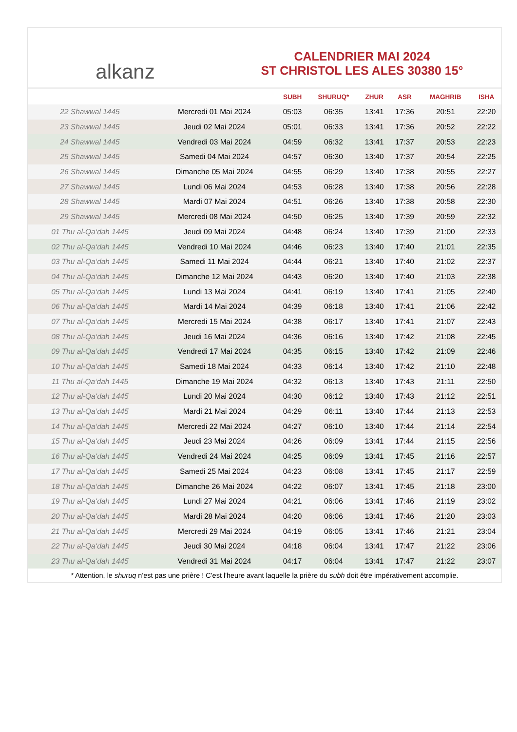alkanz
CALENDRIER MAI 2024
ST CHRISTOL LES ALES 30380 15°
| | | SUBH | SHURUQ* | ZHUR | ASR | MAGHRIB | ISHA |
| --- | --- | --- | --- | --- | --- | --- | --- |
| 22 Shawwal 1445 | Mercredi 01 Mai 2024 | 05:03 | 06:35 | 13:41 | 17:36 | 20:51 | 22:20 |
| 23 Shawwal 1445 | Jeudi 02 Mai 2024 | 05:01 | 06:33 | 13:41 | 17:36 | 20:52 | 22:22 |
| 24 Shawwal 1445 | Vendredi 03 Mai 2024 | 04:59 | 06:32 | 13:41 | 17:37 | 20:53 | 22:23 |
| 25 Shawwal 1445 | Samedi 04 Mai 2024 | 04:57 | 06:30 | 13:40 | 17:37 | 20:54 | 22:25 |
| 26 Shawwal 1445 | Dimanche 05 Mai 2024 | 04:55 | 06:29 | 13:40 | 17:38 | 20:55 | 22:27 |
| 27 Shawwal 1445 | Lundi 06 Mai 2024 | 04:53 | 06:28 | 13:40 | 17:38 | 20:56 | 22:28 |
| 28 Shawwal 1445 | Mardi 07 Mai 2024 | 04:51 | 06:26 | 13:40 | 17:38 | 20:58 | 22:30 |
| 29 Shawwal 1445 | Mercredi 08 Mai 2024 | 04:50 | 06:25 | 13:40 | 17:39 | 20:59 | 22:32 |
| 01 Thu al-Qa‘dah 1445 | Jeudi 09 Mai 2024 | 04:48 | 06:24 | 13:40 | 17:39 | 21:00 | 22:33 |
| 02 Thu al-Qa‘dah 1445 | Vendredi 10 Mai 2024 | 04:46 | 06:23 | 13:40 | 17:40 | 21:01 | 22:35 |
| 03 Thu al-Qa‘dah 1445 | Samedi 11 Mai 2024 | 04:44 | 06:21 | 13:40 | 17:40 | 21:02 | 22:37 |
| 04 Thu al-Qa‘dah 1445 | Dimanche 12 Mai 2024 | 04:43 | 06:20 | 13:40 | 17:40 | 21:03 | 22:38 |
| 05 Thu al-Qa‘dah 1445 | Lundi 13 Mai 2024 | 04:41 | 06:19 | 13:40 | 17:41 | 21:05 | 22:40 |
| 06 Thu al-Qa‘dah 1445 | Mardi 14 Mai 2024 | 04:39 | 06:18 | 13:40 | 17:41 | 21:06 | 22:42 |
| 07 Thu al-Qa‘dah 1445 | Mercredi 15 Mai 2024 | 04:38 | 06:17 | 13:40 | 17:41 | 21:07 | 22:43 |
| 08 Thu al-Qa‘dah 1445 | Jeudi 16 Mai 2024 | 04:36 | 06:16 | 13:40 | 17:42 | 21:08 | 22:45 |
| 09 Thu al-Qa‘dah 1445 | Vendredi 17 Mai 2024 | 04:35 | 06:15 | 13:40 | 17:42 | 21:09 | 22:46 |
| 10 Thu al-Qa‘dah 1445 | Samedi 18 Mai 2024 | 04:33 | 06:14 | 13:40 | 17:42 | 21:10 | 22:48 |
| 11 Thu al-Qa‘dah 1445 | Dimanche 19 Mai 2024 | 04:32 | 06:13 | 13:40 | 17:43 | 21:11 | 22:50 |
| 12 Thu al-Qa‘dah 1445 | Lundi 20 Mai 2024 | 04:30 | 06:12 | 13:40 | 17:43 | 21:12 | 22:51 |
| 13 Thu al-Qa‘dah 1445 | Mardi 21 Mai 2024 | 04:29 | 06:11 | 13:40 | 17:44 | 21:13 | 22:53 |
| 14 Thu al-Qa‘dah 1445 | Mercredi 22 Mai 2024 | 04:27 | 06:10 | 13:40 | 17:44 | 21:14 | 22:54 |
| 15 Thu al-Qa‘dah 1445 | Jeudi 23 Mai 2024 | 04:26 | 06:09 | 13:41 | 17:44 | 21:15 | 22:56 |
| 16 Thu al-Qa‘dah 1445 | Vendredi 24 Mai 2024 | 04:25 | 06:09 | 13:41 | 17:45 | 21:16 | 22:57 |
| 17 Thu al-Qa‘dah 1445 | Samedi 25 Mai 2024 | 04:23 | 06:08 | 13:41 | 17:45 | 21:17 | 22:59 |
| 18 Thu al-Qa‘dah 1445 | Dimanche 26 Mai 2024 | 04:22 | 06:07 | 13:41 | 17:45 | 21:18 | 23:00 |
| 19 Thu al-Qa‘dah 1445 | Lundi 27 Mai 2024 | 04:21 | 06:06 | 13:41 | 17:46 | 21:19 | 23:02 |
| 20 Thu al-Qa‘dah 1445 | Mardi 28 Mai 2024 | 04:20 | 06:06 | 13:41 | 17:46 | 21:20 | 23:03 |
| 21 Thu al-Qa‘dah 1445 | Mercredi 29 Mai 2024 | 04:19 | 06:05 | 13:41 | 17:46 | 21:21 | 23:04 |
| 22 Thu al-Qa‘dah 1445 | Jeudi 30 Mai 2024 | 04:18 | 06:04 | 13:41 | 17:47 | 21:22 | 23:06 |
| 23 Thu al-Qa‘dah 1445 | Vendredi 31 Mai 2024 | 04:17 | 06:04 | 13:41 | 17:47 | 21:22 | 23:07 |
* Attention, le shuruq n'est pas une prière ! C'est l'heure avant laquelle la prière du subh doit être impérativement accomplie.